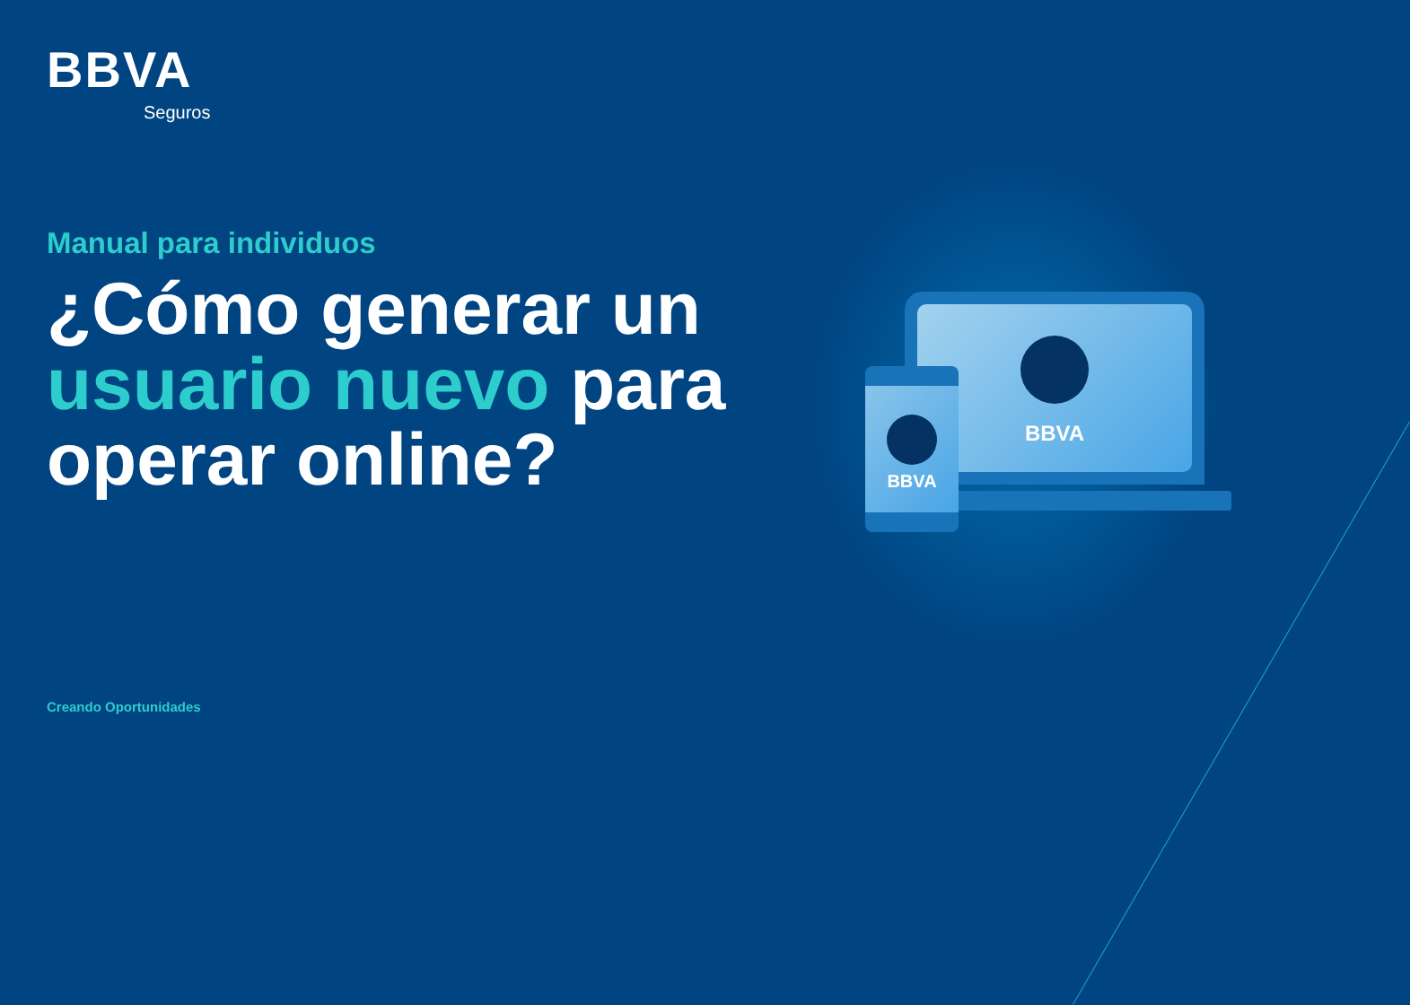BBVA
BBVA
BBVA
Seguros
Manual para individuos
¿Cómo generar un usuario nuevo para operar online?
Creando Oportunidades